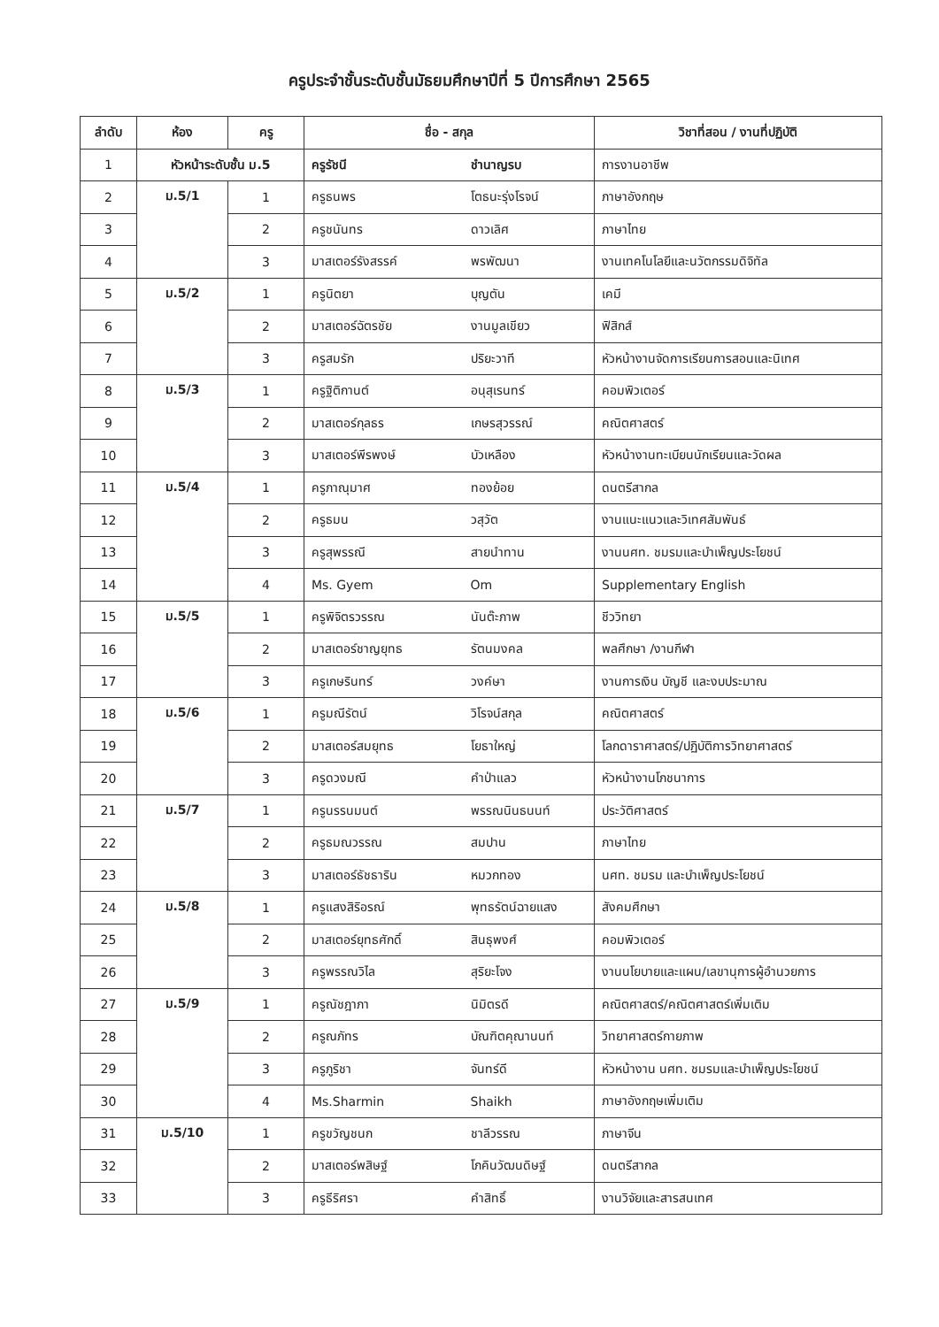ครูประจำชั้นระดับชั้นมัธยมศึกษาปีที่ 5 ปีการศึกษา 2565
| ลำดับ | ห้อง | ครู | ชื่อ - สกุล | | วิชาที่สอน / งานที่ปฏิบัติ |
| --- | --- | --- | --- | --- | --- |
| 1 | หัวหน้าระดับชั้น ม.5 | | ครูรัชนี | ชำนาญรบ | การงานอาชีพ |
| 2 | ม.5/1 | 1 | ครูธนพร | โตธนะรุ่งโรจน์ | ภาษาอังกฤษ |
| 3 | | 2 | ครูชนันทร | ดาวเลิศ | ภาษาไทย |
| 4 | | 3 | มาสเตอร์รังสรรค์ | พรพัฒนา | งานเทคโนโลยีและนวัตกรรมดิจิทัล |
| 5 | ม.5/2 | 1 | ครูนิตยา | บุญตัน | เคมี |
| 6 | | 2 | มาสเตอร์ฉัตรชัย | งานมูลเขียว | ฟิสิกส์ |
| 7 | | 3 | ครูสมรัก | ปริยะวาที | หัวหน้างานจัดการเรียนการสอนและนิเทศ |
| 8 | ม.5/3 | 1 | ครูฐิติกานต์ | อนุสุเรนทร์ | คอมพิวเตอร์ |
| 9 | | 2 | มาสเตอร์กุลธร | เกษรสุวรรณ์ | คณิตศาสตร์ |
| 10 | | 3 | มาสเตอร์พีรพงษ์ | บัวเหลือง | หัวหน้างานทะเบียนนักเรียนและวัดผล |
| 11 | ม.5/4 | 1 | ครูภาณุมาศ | ทองย้อย | ดนตรีสากล |
| 12 | | 2 | ครูธมน | วสุวัต | งานแนะแนวและวิเทศสัมพันธ์ |
| 13 | | 3 | ครูสุพรรณี | สายนำทาน | งานนศท. ชมรมและบำเพ็ญประโยชน์ |
| 14 | | 4 | Ms. Gyem | Om | Supplementary English |
| 15 | ม.5/5 | 1 | ครูพิจิตรวรรณ | นันต๊ะภาพ | ชีววิทยา |
| 16 | | 2 | มาสเตอร์ชาญยุทธ | รัตนมงคล | พลศึกษา /งานกีฬา |
| 17 | | 3 | ครูเกษรินทร์ | วงค์ษา | งานการเงิน บัญชี และงบประมาณ |
| 18 | ม.5/6 | 1 | ครูมณีรัตน์ | วิโรจน์สกุล | คณิตศาสตร์ |
| 19 | | 2 | มาสเตอร์สมยุทธ | โยธาใหญ่ | โลกดาราศาสตร์/ปฏิบัติการวิทยาศาสตร์ |
| 20 | | 3 | ครูดวงมณี | คำป่าแลว | หัวหน้างานโภชนาการ |
| 21 | ม.5/7 | 1 | ครูนรรนมนต์ | พรรณนินธนนท์ | ประวัติศาสตร์ |
| 22 | | 2 | ครูธมณวรรณ | สมปาน | ภาษาไทย |
| 23 | | 3 | มาสเตอร์ธัชธาริน | หมวกทอง | นศท. ชมรม และบำเพ็ญประโยชน์ |
| 24 | ม.5/8 | 1 | ครูแสงสิริอรณ์ | พุทธรัตน์ฉายแสง | สังคมศึกษา |
| 25 | | 2 | มาสเตอร์ยุทธศักดิ์ | สินธุพงศ์ | คอมพิวเตอร์ |
| 26 | | 3 | ครูพรรณวิไล | สุริยะโจง | งานนโยบายและแผน/เลขานุการผู้อำนวยการ |
| 27 | ม.5/9 | 1 | ครูณัชฎาภา | นิมิตรดี | คณิตศาสตร์/คณิตศาสตร์เพิ่มเติม |
| 28 | | 2 | ครูณภัทร | บัณฑิตคุณานนท์ | วิทยาศาสตร์กายภาพ |
| 29 | | 3 | ครูภูริชา | จันทร์ดี | หัวหน้างาน นศท. ชมรมและบำเพ็ญประโยชน์ |
| 30 | | 4 | Ms.Sharmin | Shaikh | ภาษาอังกฤษเพิ่มเติม |
| 31 | ม.5/10 | 1 | ครูขวัญชนก | ชาลีวรรณ | ภาษาจีน |
| 32 | | 2 | มาสเตอร์พสิษฐ์ | โภคินวัฒนดิษฐ์ | ดนตรีสากล |
| 33 | | 3 | ครูธีริศรา | คำสิทธิ์ | งานวิจัยและสารสนเทศ |